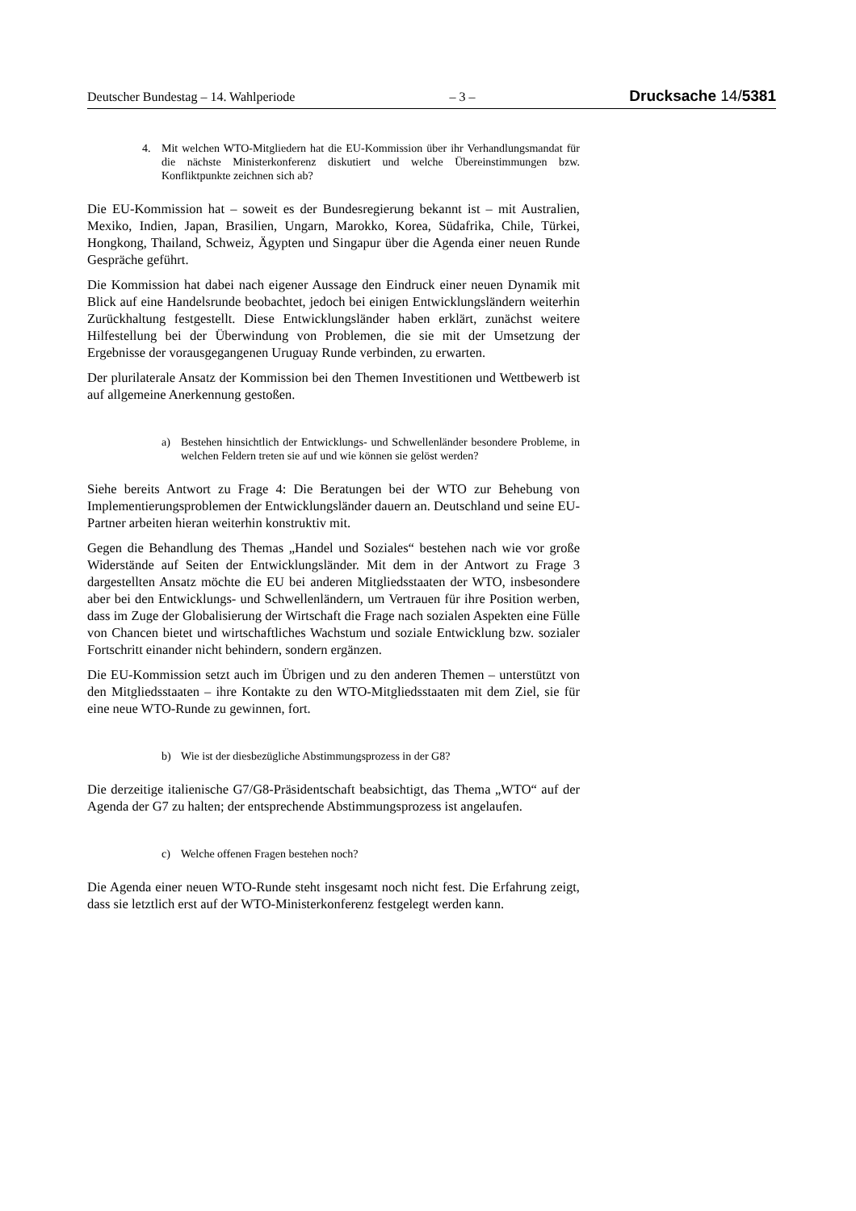Deutscher Bundestag – 14. Wahlperiode – 3 – Drucksache 14/5381
4. Mit welchen WTO-Mitgliedern hat die EU-Kommission über ihr Verhandlungsmandat für die nächste Ministerkonferenz diskutiert und welche Übereinstimmungen bzw. Konfliktpunkte zeichnen sich ab?
Die EU-Kommission hat – soweit es der Bundesregierung bekannt ist – mit Australien, Mexiko, Indien, Japan, Brasilien, Ungarn, Marokko, Korea, Südafrika, Chile, Türkei, Hongkong, Thailand, Schweiz, Ägypten und Singapur über die Agenda einer neuen Runde Gespräche geführt.
Die Kommission hat dabei nach eigener Aussage den Eindruck einer neuen Dynamik mit Blick auf eine Handelsrunde beobachtet, jedoch bei einigen Entwicklungsländern weiterhin Zurückhaltung festgestellt. Diese Entwicklungsländer haben erklärt, zunächst weitere Hilfestellung bei der Überwindung von Problemen, die sie mit der Umsetzung der Ergebnisse der vorausgegangenen Uruguay Runde verbinden, zu erwarten.
Der plurilaterale Ansatz der Kommission bei den Themen Investitionen und Wettbewerb ist auf allgemeine Anerkennung gestoßen.
a) Bestehen hinsichtlich der Entwicklungs- und Schwellenländer besondere Probleme, in welchen Feldern treten sie auf und wie können sie gelöst werden?
Siehe bereits Antwort zu Frage 4: Die Beratungen bei der WTO zur Behebung von Implementierungsproblemen der Entwicklungsländer dauern an. Deutschland und seine EU-Partner arbeiten hieran weiterhin konstruktiv mit.
Gegen die Behandlung des Themas „Handel und Soziales“ bestehen nach wie vor große Widerstände auf Seiten der Entwicklungsländer. Mit dem in der Antwort zu Frage 3 dargestellten Ansatz möchte die EU bei anderen Mitgliedsstaaten der WTO, insbesondere aber bei den Entwicklungs- und Schwellenländern, um Vertrauen für ihre Position werben, dass im Zuge der Globalisierung der Wirtschaft die Frage nach sozialen Aspekten eine Fülle von Chancen bietet und wirtschaftliches Wachstum und soziale Entwicklung bzw. sozialer Fortschritt einander nicht behindern, sondern ergänzen.
Die EU-Kommission setzt auch im Übrigen und zu den anderen Themen – unterstützt von den Mitgliedsstaaten – ihre Kontakte zu den WTO-Mitgliedsstaaten mit dem Ziel, sie für eine neue WTO-Runde zu gewinnen, fort.
b) Wie ist der diesbezügliche Abstimmungsprozess in der G8?
Die derzeitige italienische G7/G8-Präsidentschaft beabsichtigt, das Thema „WTO“ auf der Agenda der G7 zu halten; der entsprechende Abstimmungsprozess ist angelaufen.
c) Welche offenen Fragen bestehen noch?
Die Agenda einer neuen WTO-Runde steht insgesamt noch nicht fest. Die Erfahrung zeigt, dass sie letztlich erst auf der WTO-Ministerkonferenz festgelegt werden kann.